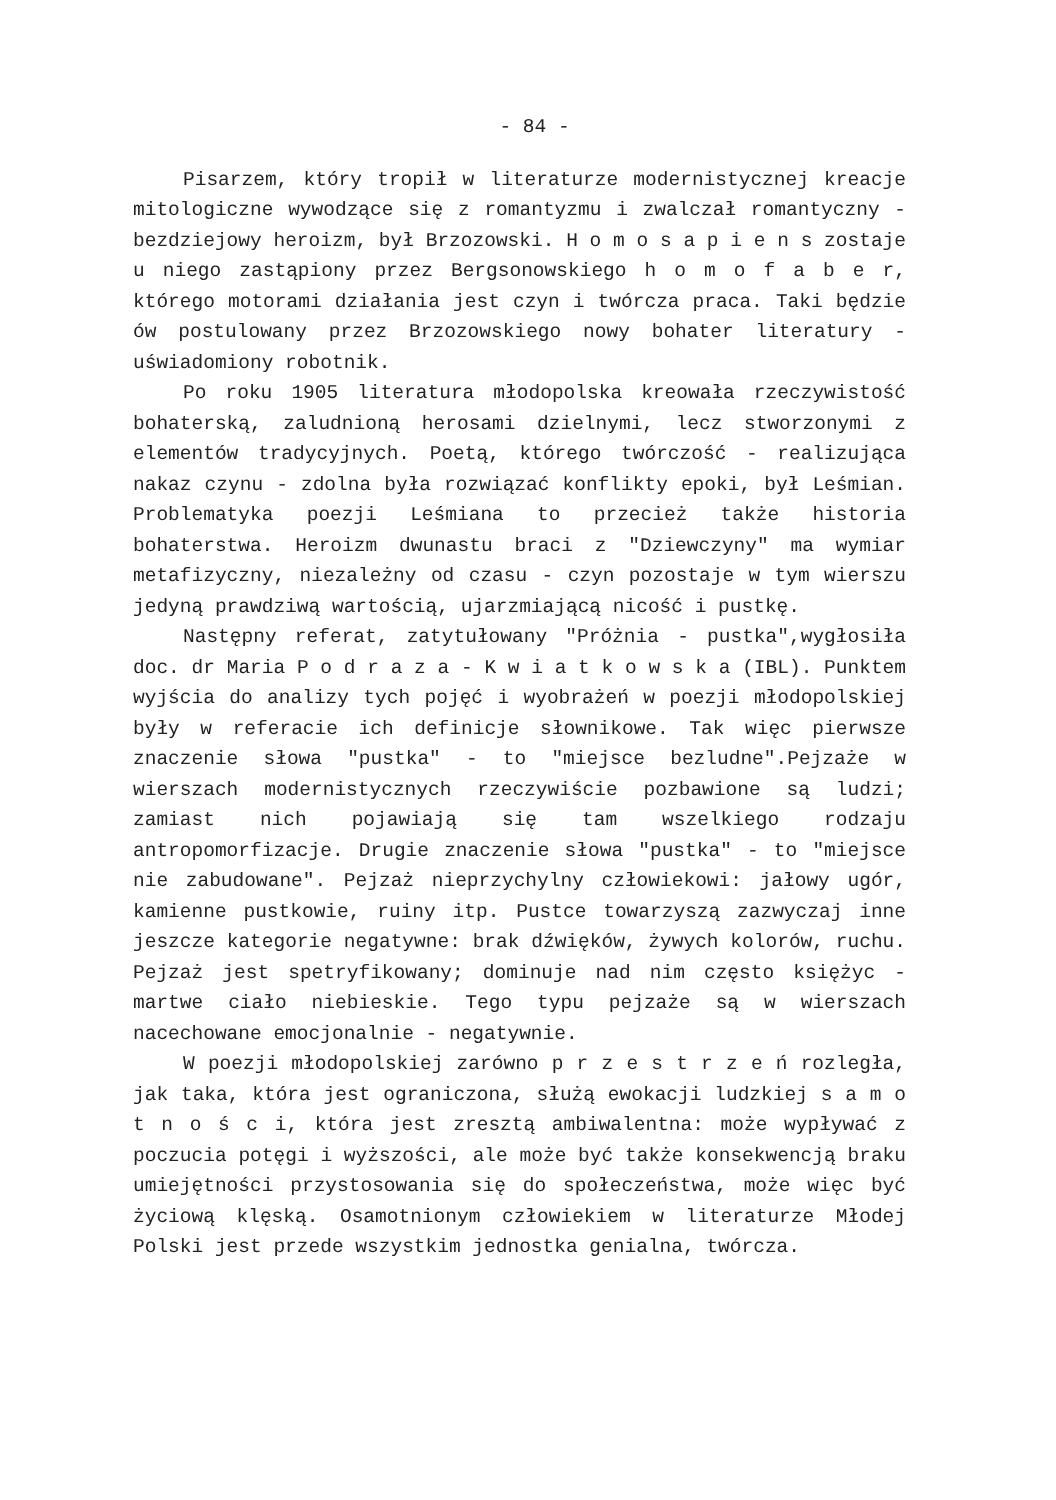- 84 -
Pisarzem, który tropił w literaturze modernistycznej kreacje mitologiczne wywodzące się z romantyzmu i zwalczał romantyczny - bezdziejowy heroizm, był Brzozowski. H o m o s a p i e n s zostaje u niego zastąpiony przez Bergsonowskiego h o m o f a b e r, którego motorami działania jest czyn i twórcza praca. Taki będzie ów postulowany przez Brzozowskiego nowy bohater literatury - uświadomiony robotnik.
Po roku 1905 literatura młodopolska kreowała rzeczywistość bohaterską, zaludnioną herosami dzielnymi, lecz stworzonymi z elementów tradycyjnych. Poetą, którego twórczość - realizująca nakaz czynu - zdolna była rozwiązać konflikty epoki, był Leśmian. Problematyka poezji Leśmiana to przecież także historia bohaterstwa. Heroizm dwunastu braci z "Dziewczyny" ma wymiar metafizyczny, niezależny od czasu - czyn pozostaje w tym wierszu jedyną prawdziwą wartością, ujarzmiającą nicość i pustkę.
Następny referat, zatytułowany "Próżnia - pustka",wygłosiła doc. dr Maria P o d r a z a - K w i a t k o w s k a (IBL). Punktem wyjścia do analizy tych pojęć i wyobrażeń w poezji młodopolskiej były w referacie ich definicje słownikowe. Tak więc pierwsze znaczenie słowa "pustka" - to "miejsce bezludne".Pejzaże w wierszach modernistycznych rzeczywiście pozbawione są ludzi; zamiast nich pojawiają się tam wszelkiego rodzaju antropomorfizacje. Drugie znaczenie słowa "pustka" - to "miejsce nie zabudowane". Pejzaż nieprzychylny człowiekowi: jałowy ugór, kamienne pustkowie, ruiny itp. Pustce towarzyszą zazwyczaj inne jeszcze kategorie negatywne: brak dźwięków, żywych kolorów, ruchu. Pejzaż jest spetryfikowany; dominuje nad nim często księżyc - martwe ciało niebieskie. Tego typu pejzaże są w wierszach nacechowane emocjonalnie - negatywnie.
W poezji młodopolskiej zarówno p r z e s t r z e ń rozległa, jak taka, która jest ograniczona, służą ewokacji ludzkiej s a m o t n o ś c i, która jest zresztą ambiwalentna: może wypływać z poczucia potęgi i wyższości, ale może być także konsekwencją braku umiejętności przystosowania się do społeczeństwa, może więc być życiową klęską. Osamotnionym człowiekiem w literaturze Młodej Polski jest przede wszystkim jednostka genialna, twórcza.